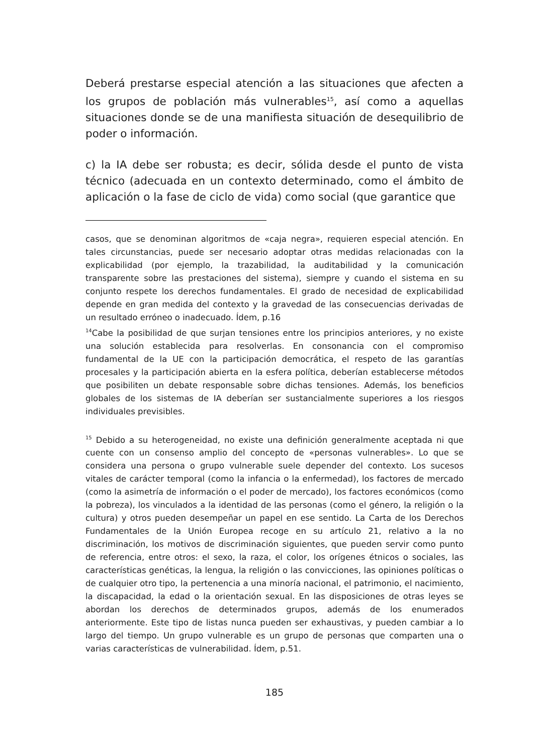Deberá prestarse especial atención a las situaciones que afecten a los grupos de población más vulnerables<sup>15</sup>, así como a aquellas situaciones donde se de una manifiesta situación de desequilibrio de poder o información.
c) la IA debe ser robusta; es decir, sólida desde el punto de vista técnico (adecuada en un contexto determinado, como el ámbito de aplicación o la fase de ciclo de vida) como social (que garantice que
casos, que se denominan algoritmos de «caja negra», requieren especial atención. En tales circunstancias, puede ser necesario adoptar otras medidas relacionadas con la explicabilidad (por ejemplo, la trazabilidad, la auditabilidad y la comunicación transparente sobre las prestaciones del sistema), siempre y cuando el sistema en su conjunto respete los derechos fundamentales. El grado de necesidad de explicabilidad depende en gran medida del contexto y la gravedad de las consecuencias derivadas de un resultado erróneo o inadecuado. Ídem, p.16
<sup>14</sup> Cabe la posibilidad de que surjan tensiones entre los principios anteriores, y no existe una solución establecida para resolverlas. En consonancia con el compromiso fundamental de la UE con la participación democrática, el respeto de las garantías procesales y la participación abierta en la esfera política, deberían establecerse métodos que posibiliten un debate responsable sobre dichas tensiones. Además, los beneficios globales de los sistemas de IA deberían ser sustancialmente superiores a los riesgos individuales previsibles.
<sup>15</sup> Debido a su heterogeneidad, no existe una definición generalmente aceptada ni que cuente con un consenso amplio del concepto de «personas vulnerables». Lo que se considera una persona o grupo vulnerable suele depender del contexto. Los sucesos vitales de carácter temporal (como la infancia o la enfermedad), los factores de mercado (como la asimetría de información o el poder de mercado), los factores económicos (como la pobreza), los vinculados a la identidad de las personas (como el género, la religión o la cultura) y otros pueden desempeñar un papel en ese sentido. La Carta de los Derechos Fundamentales de la Unión Europea recoge en su artículo 21, relativo a la no discriminación, los motivos de discriminación siguientes, que pueden servir como punto de referencia, entre otros: el sexo, la raza, el color, los orígenes étnicos o sociales, las características genéticas, la lengua, la religión o las convicciones, las opiniones políticas o de cualquier otro tipo, la pertenencia a una minoría nacional, el patrimonio, el nacimiento, la discapacidad, la edad o la orientación sexual. En las disposiciones de otras leyes se abordan los derechos de determinados grupos, además de los enumerados anteriormente. Este tipo de listas nunca pueden ser exhaustivas, y pueden cambiar a lo largo del tiempo. Un grupo vulnerable es un grupo de personas que comparten una o varias características de vulnerabilidad. Ídem, p.51.
185